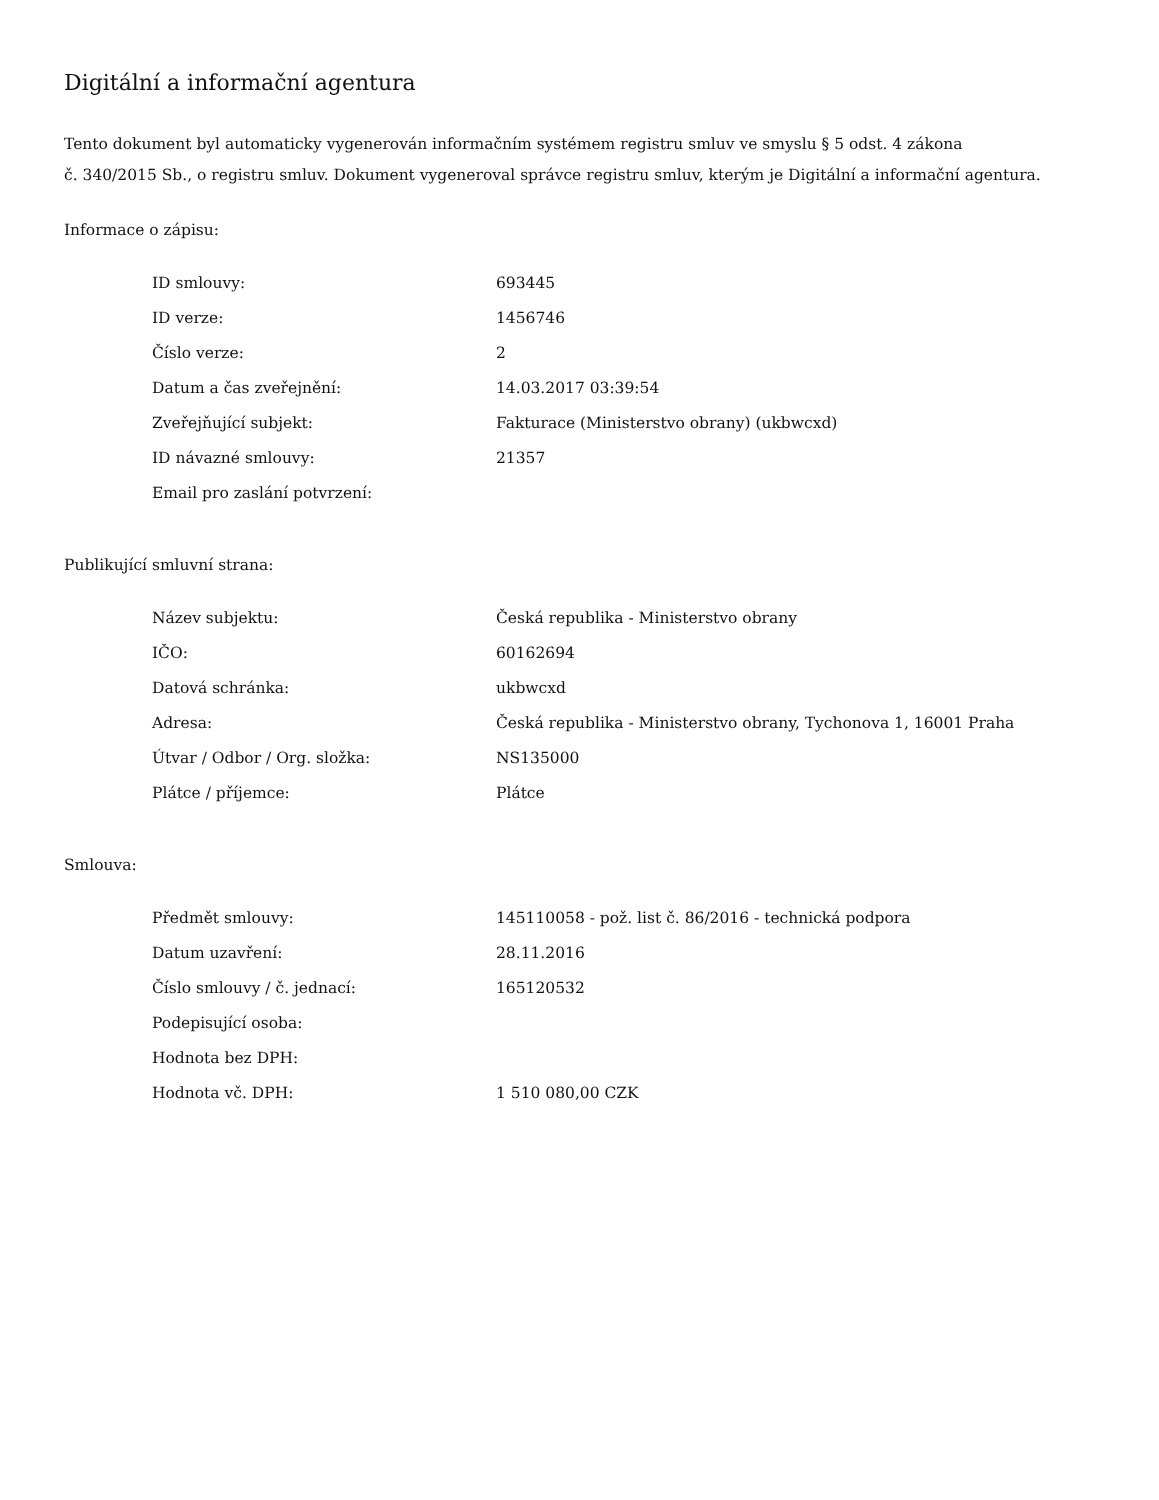Digitální a informační agentura
Tento dokument byl automaticky vygenerován informačním systémem registru smluv ve smyslu § 5 odst. 4 zákona
č. 340/2015 Sb., o registru smluv. Dokument vygeneroval správce registru smluv, kterým je Digitální a informační agentura.
Informace o zápisu:
| ID smlouvy: | 693445 |
| ID verze: | 1456746 |
| Číslo verze: | 2 |
| Datum a čas zveřejnění: | 14.03.2017 03:39:54 |
| Zveřejňující subjekt: | Fakturace (Ministerstvo obrany) (ukbwcxd) |
| ID návazné smlouvy: | 21357 |
| Email pro zaslání potvrzení: | |
Publikující smluvní strana:
| Název subjektu: | Česká republika - Ministerstvo obrany |
| IČO: | 60162694 |
| Datová schránka: | ukbwcxd |
| Adresa: | Česká republika - Ministerstvo obrany, Tychonova 1, 16001 Praha |
| Útvar / Odbor / Org. složka: | NS135000 |
| Plátce / příjemce: | Plátce |
Smlouva:
| Předmět smlouvy: | 145110058 - pož. list č. 86/2016 - technická podpora |
| Datum uzavření: | 28.11.2016 |
| Číslo smlouvy / č. jednací: | 165120532 |
| Podepisující osoba: | |
| Hodnota bez DPH: | |
| Hodnota vč. DPH: | 1 510 080,00 CZK |